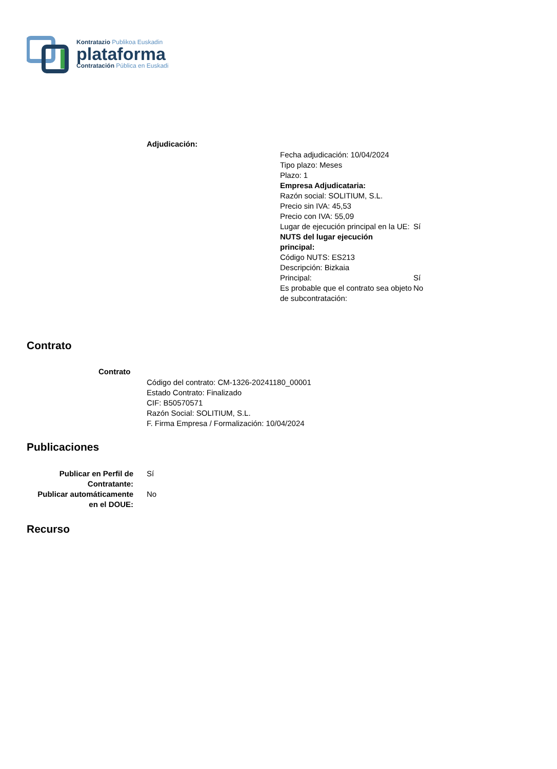Kontratazio Publikoa Euskadin
plataforma
Contratación Pública en Euskadi
Adjudicación:
Fecha adjudicación: 10/04/2024
Tipo plazo: Meses
Plazo: 1
Empresa Adjudicataria:
Razón social: SOLITIUM, S.L.
Precio sin IVA: 45,53
Precio con IVA: 55,09
Lugar de ejecución principal en la UE:
Sí
NUTS del lugar ejecución principal:
Código NUTS: ES213
Descripción: Bizkaia
Principal: Sí
Es probable que el contrato sea objeto de subcontratación:
No
Contrato
Contrato
Código del contrato: CM-1326-20241180_00001
Estado Contrato: Finalizado
CIF: B50570571
Razón Social: SOLITIUM, S.L.
F. Firma Empresa / Formalización: 10/04/2024
Publicaciones
Publicar en Perfil de Contratante:
Sí
Publicar automáticamente en el DOUE:
No
Recurso